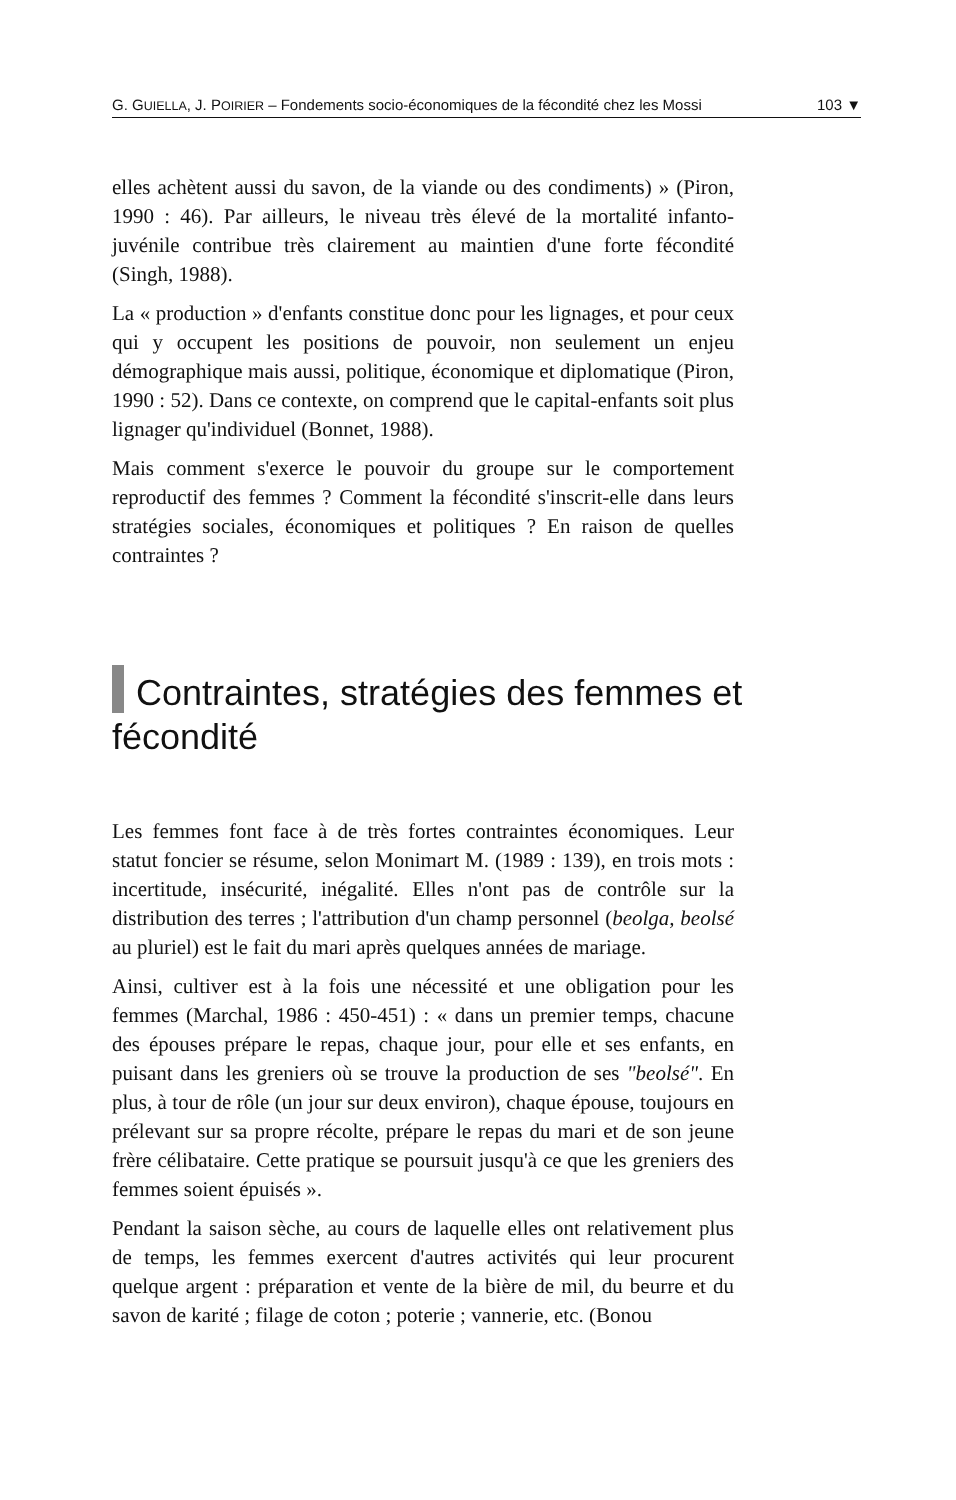G. GUIELLA, J. POIRIER – Fondements socio-économiques de la fécondité chez les Mossi 103 ▼
elles achètent aussi du savon, de la viande ou des condiments) » (Piron, 1990 : 46). Par ailleurs, le niveau très élevé de la mortalité infanto-juvénile contribue très clairement au maintien d'une forte fécondité (Singh, 1988).
La « production » d'enfants constitue donc pour les lignages, et pour ceux qui y occupent les positions de pouvoir, non seulement un enjeu démographique mais aussi, politique, économique et diplomatique (Piron, 1990 : 52). Dans ce contexte, on comprend que le capital-enfants soit plus lignager qu'individuel (Bonnet, 1988).
Mais comment s'exerce le pouvoir du groupe sur le comportement reproductif des femmes ? Comment la fécondité s'inscrit-elle dans leurs stratégies sociales, économiques et politiques ? En raison de quelles contraintes ?
Contraintes, stratégies des femmes et fécondité
Les femmes font face à de très fortes contraintes économiques. Leur statut foncier se résume, selon Monimart M. (1989 : 139), en trois mots : incertitude, insécurité, inégalité. Elles n'ont pas de contrôle sur la distribution des terres ; l'attribution d'un champ personnel (beolga, beolsé au pluriel) est le fait du mari après quelques années de mariage.
Ainsi, cultiver est à la fois une nécessité et une obligation pour les femmes (Marchal, 1986 : 450-451) : « dans un premier temps, chacune des épouses prépare le repas, chaque jour, pour elle et ses enfants, en puisant dans les greniers où se trouve la production de ses "beolsé". En plus, à tour de rôle (un jour sur deux environ), chaque épouse, toujours en prélevant sur sa propre récolte, prépare le repas du mari et de son jeune frère célibataire. Cette pratique se poursuit jusqu'à ce que les greniers des femmes soient épuisés ».
Pendant la saison sèche, au cours de laquelle elles ont relativement plus de temps, les femmes exercent d'autres activités qui leur procurent quelque argent : préparation et vente de la bière de mil, du beurre et du savon de karité ; filage de coton ; poterie ; vannerie, etc. (Bonou